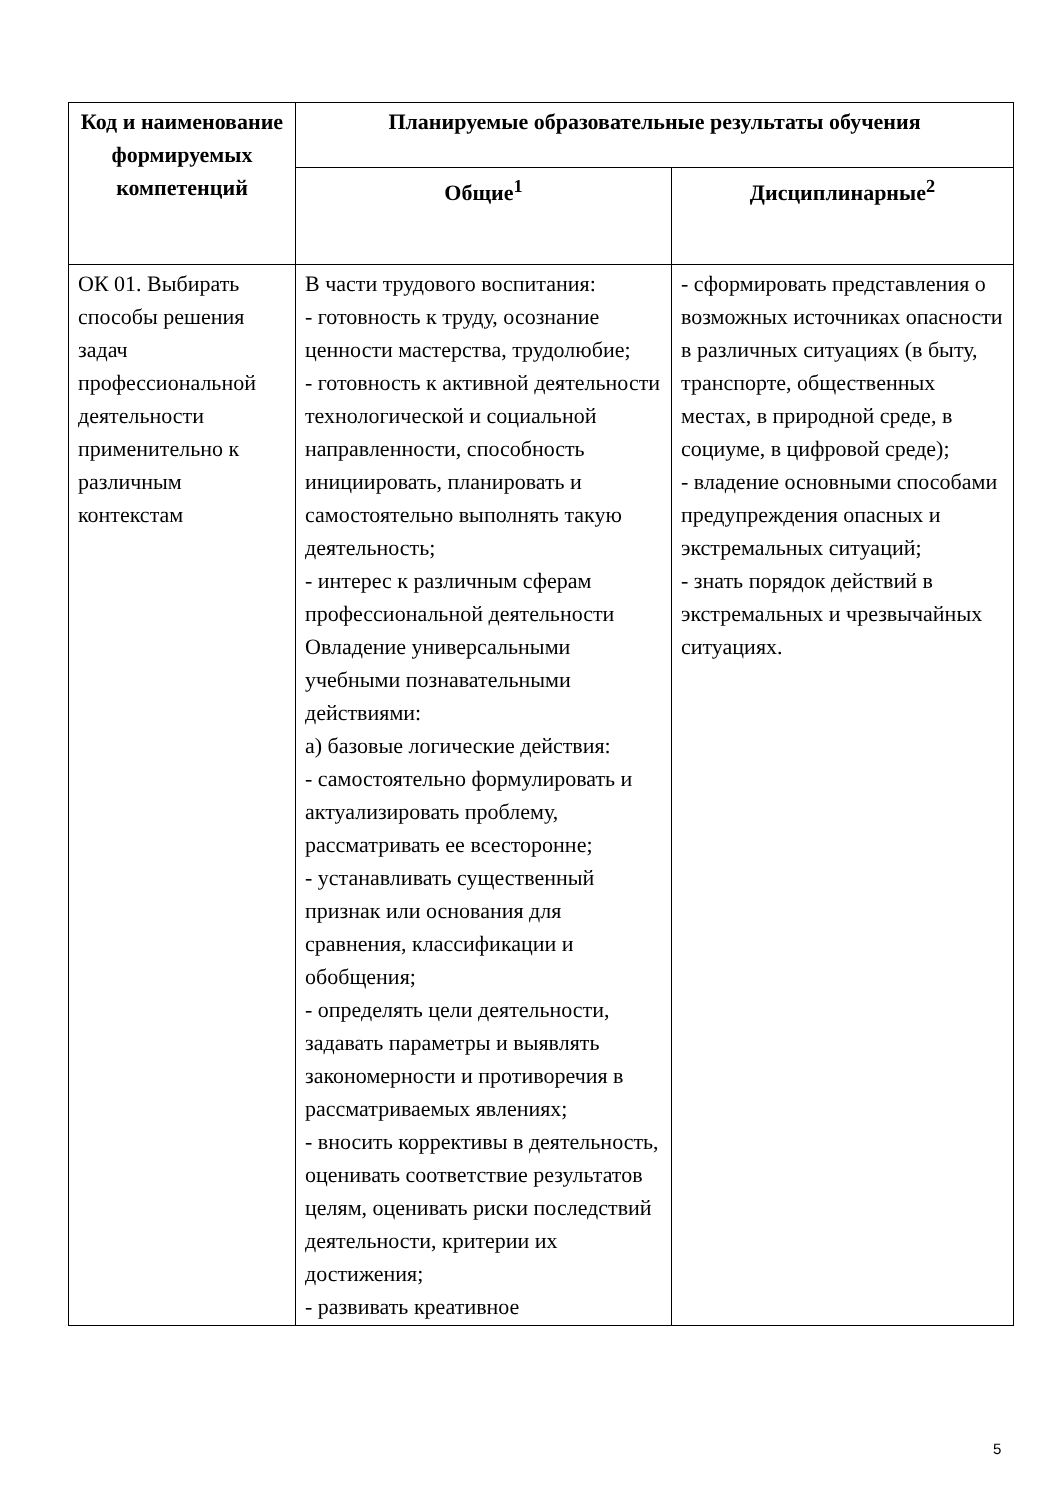| Код и наименование формируемых компетенций | Планируемые образовательные результаты обучения | |
| --- | --- | --- |
| | Общие<sup>1</sup> | Дисциплинарные<sup>2</sup> |
| ОК 01. Выбирать способы решения задач профессиональной деятельности применительно к различным контекстам | В части трудового воспитания: - готовность к труду, осознание ценности мастерства, трудолюбие; - готовность к активной деятельности технологической и социальной направленности, способность инициировать, планировать и самостоятельно выполнять такую деятельность; - интерес к различным сферам профессиональной деятельности Овладение универсальными учебными познавательными действиями: а) базовые логические действия: - самостоятельно формулировать и актуализировать проблему, рассматривать ее всесторонне; - устанавливать существенный признак или основания для сравнения, классификации и обобщения; - определять цели деятельности, задавать параметры и выявлять закономерности и противоречия в рассматриваемых явлениях; - вносить коррективы в деятельность, оценивать соответствие результатов целям, оценивать риски последствий деятельности, критерии их достижения; - развивать креативное | - сформировать представления о возможных источниках опасности в различных ситуациях (в быту, транспорте, общественных местах, в природной среде, в социуме, в цифровой среде); - владение основными способами предупреждения опасных и экстремальных ситуаций; - знать порядок действий в экстремальных и чрезвычайных ситуациях. |
5